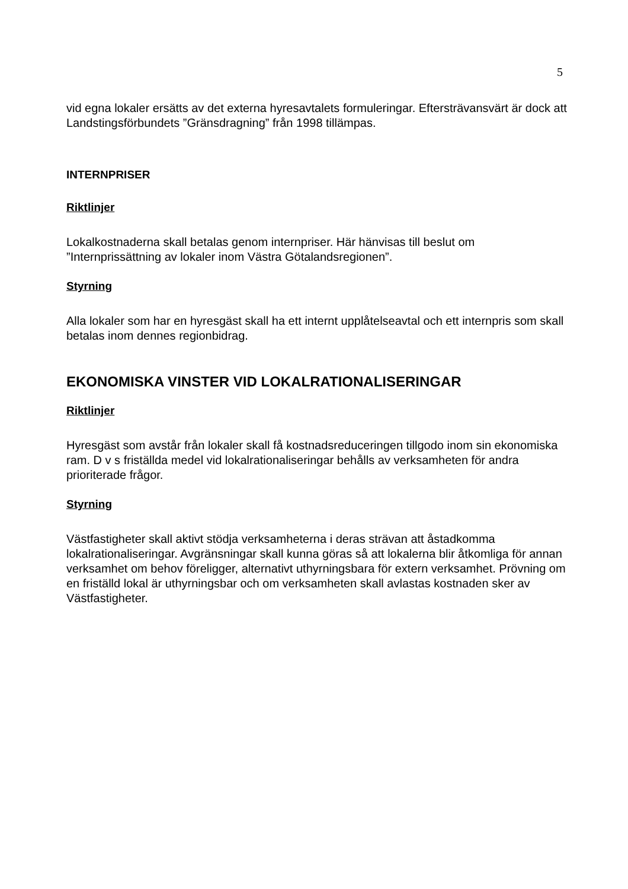5
vid egna lokaler ersätts av det externa hyresavtalets formuleringar. Eftersträvansvärt är dock att Landstingsförbundets ”Gränsdragning” från 1998 tillämpas.
INTERNPRISER
Riktlinjer
Lokalkostnaderna skall betalas genom internpriser. Här hänvisas till beslut om ”Internprissättning av lokaler inom Västra Götalandsregionen”.
Styrning
Alla lokaler som har en hyresgäst skall ha ett internt upplåtelseavtal och ett internpris som skall betalas inom dennes regionbidrag.
EKONOMISKA VINSTER VID LOKALRATIONALISERINGAR
Riktlinjer
Hyresgäst som avstår från lokaler skall få kostnadsreduceringen tillgodo inom sin ekonomiska ram. D v s friställda medel vid lokalrationaliseringar behålls av verksamheten för andra prioriterade frågor.
Styrning
Västfastigheter skall aktivt stödja verksamheterna i deras strävan att åstadkomma lokalrationaliseringar. Avgränsningar skall kunna göras så att lokalerna blir åtkomliga för annan verksamhet om behov föreligger, alternativt uthyrningsbara för extern verksamhet. Prövning om en friställd lokal är uthyrningsbar och om verksamheten skall avlastas kostnaden sker av Västfastigheter.